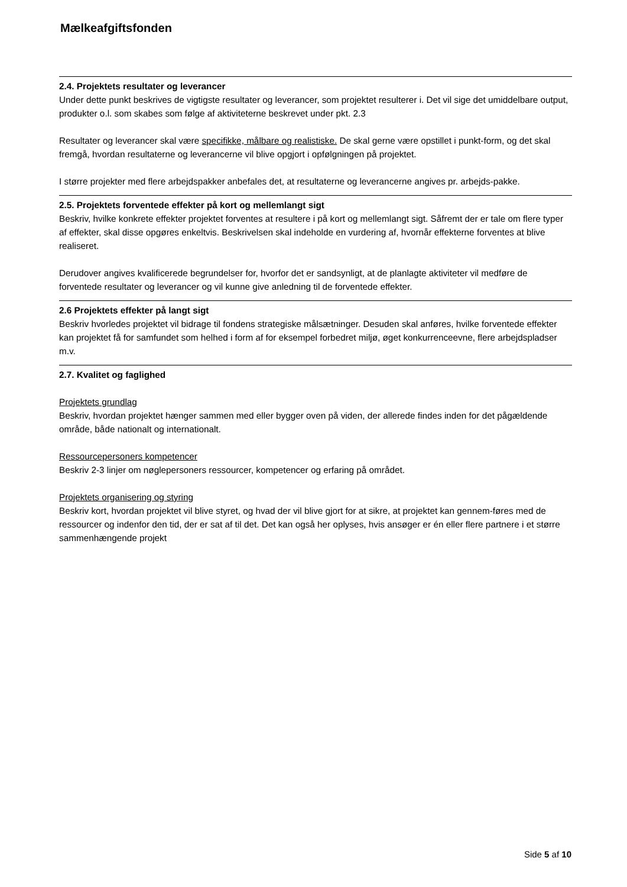Mælkeafgiftsfonden
2.4. Projektets resultater og leverancer
Under dette punkt beskrives de vigtigste resultater og leverancer, som projektet resulterer i. Det vil sige det umiddelbare output, produkter o.l. som skabes som følge af aktiviteterne beskrevet under pkt. 2.3
Resultater og leverancer skal være specifikke, målbare og realistiske. De skal gerne være opstillet i punkt-form, og det skal fremgå, hvordan resultaterne og leverancerne vil blive opgjort i opfølgningen på projektet.
I større projekter med flere arbejdspakker anbefales det, at resultaterne og leverancerne angives pr. arbejds-pakke.
2.5. Projektets forventede effekter på kort og mellemlangt sigt
Beskriv, hvilke konkrete effekter projektet forventes at resultere i på kort og mellemlangt sigt. Såfremt der er tale om flere typer af effekter, skal disse opgøres enkeltvis. Beskrivelsen skal indeholde en vurdering af, hvornår effekterne forventes at blive realiseret.
Derudover angives kvalificerede begrundelser for, hvorfor det er sandsynligt, at de planlagte aktiviteter vil medføre de forventede resultater og leverancer og vil kunne give anledning til de forventede effekter.
2.6 Projektets effekter på langt sigt
Beskriv hvorledes projektet vil bidrage til fondens strategiske målsætninger. Desuden skal anføres, hvilke forventede effekter kan projektet få for samfundet som helhed i form af for eksempel forbedret miljø, øget konkurrenceevne, flere arbejdspladser m.v.
2.7. Kvalitet og faglighed
Projektets grundlag
Beskriv, hvordan projektet hænger sammen med eller bygger oven på viden, der allerede findes inden for det pågældende område, både nationalt og internationalt.
Ressourcepersoners kompetencer
Beskriv 2-3 linjer om nøglepersoners ressourcer, kompetencer og erfaring på området.
Projektets organisering og styring
Beskriv kort, hvordan projektet vil blive styret, og hvad der vil blive gjort for at sikre, at projektet kan gennem-føres med de ressourcer og indenfor den tid, der er sat af til det. Det kan også her oplyses, hvis ansøger er én eller flere partnere i et større sammenhængende projekt
Side 5 af 10